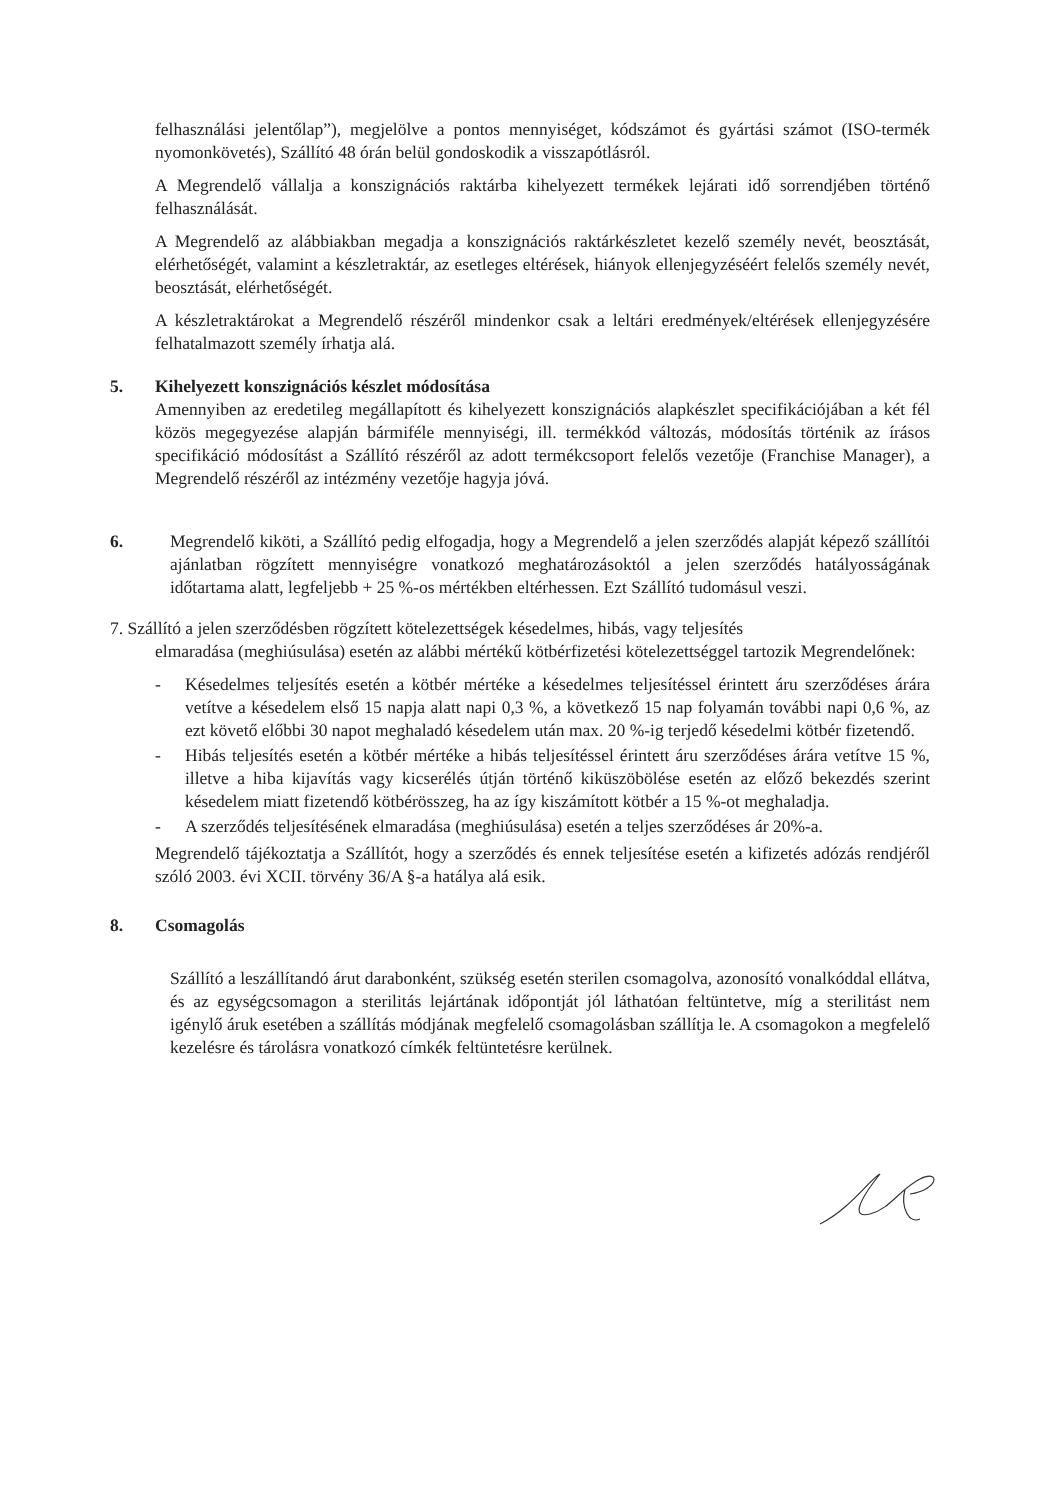felhasználási jelentőlap”), megjelölve a pontos mennyiséget, kódszámot és gyártási számot (ISO-termék nyomonkövetés), Szállító 48 órán belül gondoskodik a visszapótlásról.
A Megrendelő vállalja a konszignációs raktárba kihelyezett termékek lejárati idő sorrendjében történő felhasználását.
A Megrendelő az alábbiakban megadja a konszignációs raktárkészletet kezelő személy nevét, beosztását, elérhetőségét, valamint a készletraktár, az esetleges eltérések, hiányok ellenjegyzéséért felelős személy nevét, beosztását, elérhetőségét.
A készletraktárokat a Megrendelő részéről mindenkor csak a leltári eredmények/eltérések ellenjegyzésére felhatalmazott személy írhatja alá.
5. Kihelyezett konszignációs készlet módosítása
Amennyiben az eredetileg megállapított és kihelyezett konszignációs alapkészlet specifikációjában a két fél közös megegyezése alapján bármiféle mennyiségi, ill. termékkód változás, módosítás történik az írásos specifikáció módosítást a Szállító részéről az adott termékcsoport felelős vezetője (Franchise Manager), a Megrendelő részéről az intézmény vezetője hagyja jóvá.
6. Megrendelő kiköti, a Szállító pedig elfogadja, hogy a Megrendelő a jelen szerződés alapját képező szállítói ajánlatban rögzített mennyiségre vonatkozó meghatározásoktól a jelen szerződés hatályosságának időtartama alatt, legfeljebb + 25 %-os mértékben eltérhessen. Ezt Szállító tudomásul veszi.
7. Szállító a jelen szerződésben rögzített kötelezettségek késedelmes, hibás, vagy teljesítés
elmaradása (meghiúsulása) esetén az alábbi mértékű kötbérfizetési kötelezettséggel tartozik Megrendelőnek:
- Késedelmes teljesítés esetén a kötbér mértéke a késedelmes teljesítéssel érintett áru szerződéses árára vetítve a késedelem első 15 napja alatt napi 0,3 %, a következő 15 nap folyamán további napi 0,6 %, az ezt követő előbbi 30 napot meghaladó késedelem után max. 20 %-ig terjedő késedelmi kötbér fizetendő.
- Hibás teljesítés esetén a kötbér mértéke a hibás teljesítéssel érintett áru szerződéses árára vetítve 15 %, illetve a hiba kijavítás vagy kicserélés útján történő kiküszöbölése esetén az előző bekezdés szerint késedelem miatt fizetendő kötbérösszeg, ha az így kiszámított kötbér a 15 %-ot meghaladja.
- A szerződés teljesítésének elmaradása (meghiúsulása) esetén a teljes szerződéses ár 20%-a.
Megrendelő tájékoztatja a Szállítót, hogy a szerződés és ennek teljesítése esetén a kifizetés adózás rendjéről szóló 2003. évi XCII. törvény 36/A §-a hatálya alá esik.
8. Csomagolás
Szállító a leszállítandó árut darabonként, szükség esetén sterilen csomagolva, azonosító vonalkóddal ellátva, és az egységcsomagon a sterilitás lejártának időpontját jól láthatóan feltüntetve, míg a sterilitást nem igénylő áruk esetében a szállítás módjának megfelelő csomagolásban szállítja le. A csomagokon a megfelelő kezelésre és tárolásra vonatkozó címkék feltüntetésre kerülnek.